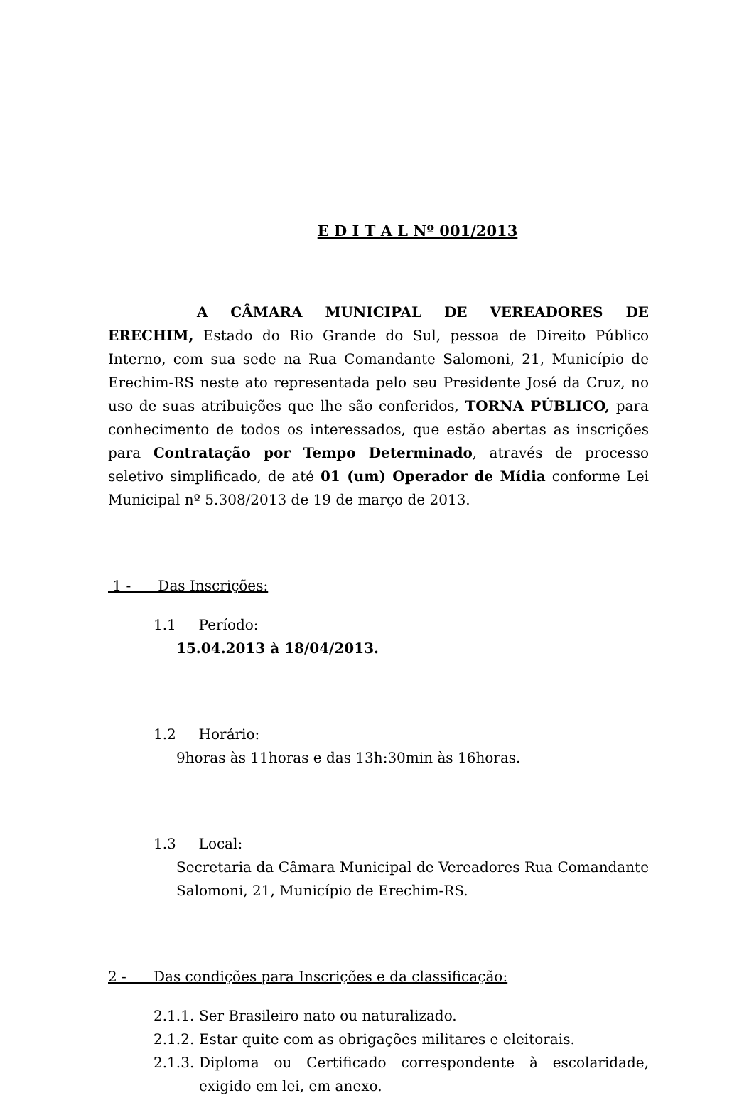E D I T A L Nº 001/2013
A CÂMARA MUNICIPAL DE VEREADORES DE ERECHIM, Estado do Rio Grande do Sul, pessoa de Direito Público Interno, com sua sede na Rua Comandante Salomoni, 21, Município de Erechim-RS neste ato representada pelo seu Presidente José da Cruz, no uso de suas atribuições que lhe são conferidos, TORNA PÚBLICO, para conhecimento de todos os interessados, que estão abertas as inscrições para Contratação por Tempo Determinado, através de processo seletivo simplificado, de até 01 (um) Operador de Mídia conforme Lei Municipal nº 5.308/2013 de 19 de março de 2013.
1 - Das Inscrições:
1.1 Período:
15.04.2013 à 18/04/2013.
1.2 Horário:
9horas às 11horas e das 13h:30min às 16horas.
1.3 Local:
Secretaria da Câmara Municipal de Vereadores Rua Comandante Salomoni, 21, Município de Erechim-RS.
2 - Das condições para Inscrições e da classificação:
2.1.1. Ser Brasileiro nato ou naturalizado.
2.1.2. Estar quite com as obrigações militares e eleitorais.
2.1.3. Diploma ou Certificado correspondente à escolaridade, exigido em lei, em anexo.